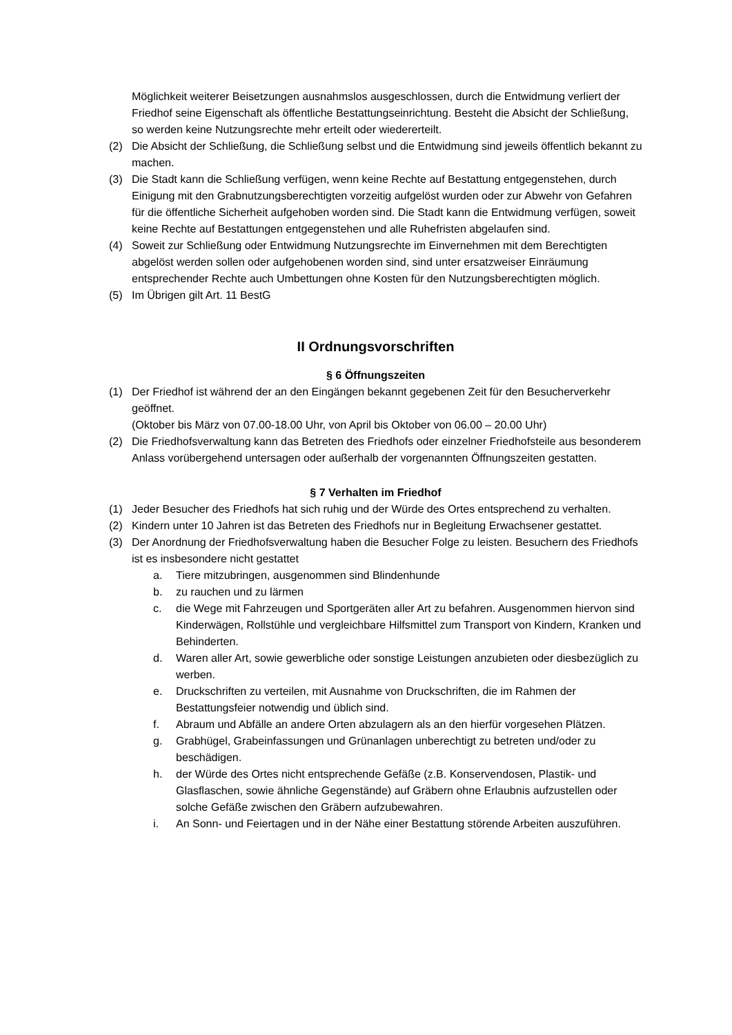Möglichkeit weiterer Beisetzungen ausnahmslos ausgeschlossen, durch die Entwidmung verliert der Friedhof seine Eigenschaft als öffentliche Bestattungseinrichtung. Besteht die Absicht der Schließung, so werden keine Nutzungsrechte mehr erteilt oder wiedererteilt.
(2) Die Absicht der Schließung, die Schließung selbst und die Entwidmung sind jeweils öffentlich bekannt zu machen.
(3) Die Stadt kann die Schließung verfügen, wenn keine Rechte auf Bestattung entgegenstehen, durch Einigung mit den Grabnutzungsberechtigten vorzeitig aufgelöst wurden oder zur Abwehr von Gefahren für die öffentliche Sicherheit aufgehoben worden sind. Die Stadt kann die Entwidmung verfügen, soweit keine Rechte auf Bestattungen entgegenstehen und alle Ruhefristen abgelaufen sind.
(4) Soweit zur Schließung oder Entwidmung Nutzungsrechte im Einvernehmen mit dem Berechtigten abgelöst werden sollen oder aufgehobenen worden sind, sind unter ersatzweiser Einräumung entsprechender Rechte auch Umbettungen ohne Kosten für den Nutzungsberechtigten möglich.
(5) Im Übrigen gilt Art. 11 BestG
II Ordnungsvorschriften
§ 6 Öffnungszeiten
(1) Der Friedhof ist während der an den Eingängen bekannt gegebenen Zeit für den Besucherverkehr geöffnet.
(Oktober bis März von 07.00-18.00 Uhr, von April bis Oktober von 06.00 – 20.00 Uhr)
(2) Die Friedhofsverwaltung kann das Betreten des Friedhofs oder einzelner Friedhofsteile aus besonderem Anlass vorübergehend untersagen oder außerhalb der vorgenannten Öffnungszeiten gestatten.
§ 7 Verhalten im Friedhof
(1) Jeder Besucher des Friedhofs hat sich ruhig und der Würde des Ortes entsprechend zu verhalten.
(2) Kindern unter 10 Jahren ist das Betreten des Friedhofs nur in Begleitung Erwachsener gestattet.
(3) Der Anordnung der Friedhofsverwaltung haben die Besucher Folge zu leisten. Besuchern des Friedhofs ist es insbesondere nicht gestattet
a. Tiere mitzubringen, ausgenommen sind Blindenhunde
b. zu rauchen und zu lärmen
c. die Wege mit Fahrzeugen und Sportgeräten aller Art zu befahren. Ausgenommen hiervon sind Kinderwägen, Rollstühle und vergleichbare Hilfsmittel zum Transport von Kindern, Kranken und Behinderten.
d. Waren aller Art, sowie gewerbliche oder sonstige Leistungen anzubieten oder diesbezüglich zu werben.
e. Druckschriften zu verteilen, mit Ausnahme von Druckschriften, die im Rahmen der Bestattungsfeier notwendig und üblich sind.
f. Abraum und Abfälle an andere Orten abzulagern als an den hierfür vorgesehen Plätzen.
g. Grabhügel, Grabeinfassungen und Grünanlagen unberechtigt zu betreten und/oder zu beschädigen.
h. der Würde des Ortes nicht entsprechende Gefäße (z.B. Konservendosen, Plastik- und Glasflaschen, sowie ähnliche Gegenstände) auf Gräbern ohne Erlaubnis aufzustellen oder solche Gefäße zwischen den Gräbern aufzubewahren.
i. An Sonn- und Feiertagen und in der Nähe einer Bestattung störende Arbeiten auszuführen.